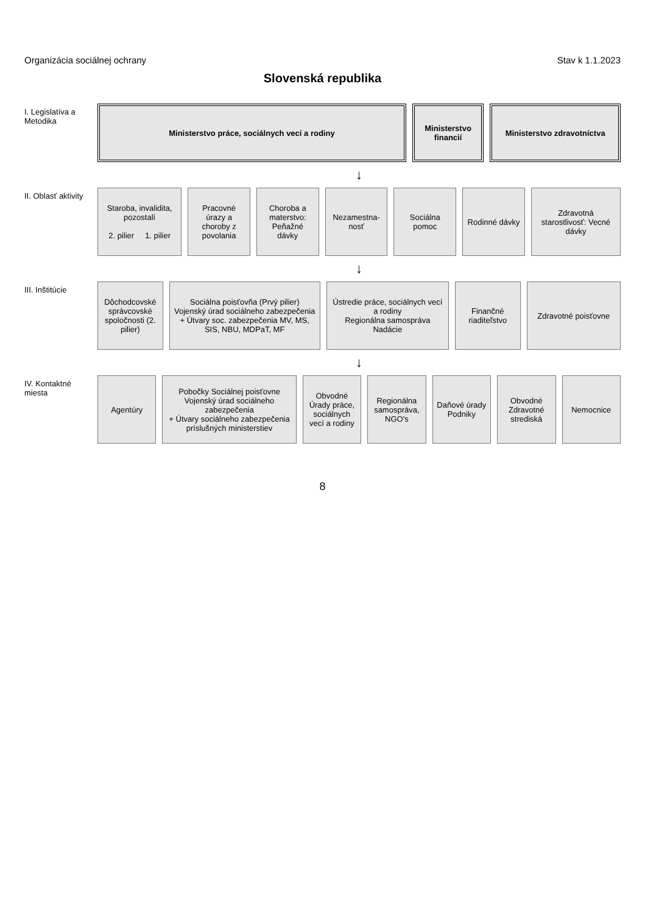Organizácia sociálnej ochrany Stav k 1.1.2023
Slovenská republika
I. Legislatíva a Metodika
Ministerstvo práce, sociálnych vecí a rodiny
Ministerstvo financií Ministerstvo zdravotníctva
↓
II. Oblasť aktivity
Staroba, invalidita, pozostalí
2. pilier 1. pilier
Pracovné úrazy a choroby z povolania
Choroba a materstvo: Peňažné dávky
Nezamestna-nosť Sociálna pomoc Rodinné dávky Zdravotná starostlivosť: Vecné dávky
↓
III. Inštitúcie
Dôchodcovské správcovské spoločnosti (2. pilier)
Sociálna poisťovňa (Prvý pilier)
Vojenský úrad sociálneho zabezpečenia
+ Útvary soc. zabezpečenia MV, MS, SIS, NBU, MDPaT, MF
Ústredie práce, sociálnych vecí a rodiny
Regionálna samospráva
Nadácie
Finančné riaditeľstvo Zdravotné poisťovne
↓
IV. Kontaktné miesta
Agentúry Pobočky Sociálnej poisťovne
Vojenský úrad sociálneho zabezpečenia
+ Útvary sociálneho zabezpečenia príslušných ministerstiev
Obvodné Úrady práce, sociálnych vecí a rodiny
Regionálna samospráva, NGO's Daňové úrady
Podniky
Obvodné Zdravotné strediská Nemocnice
8